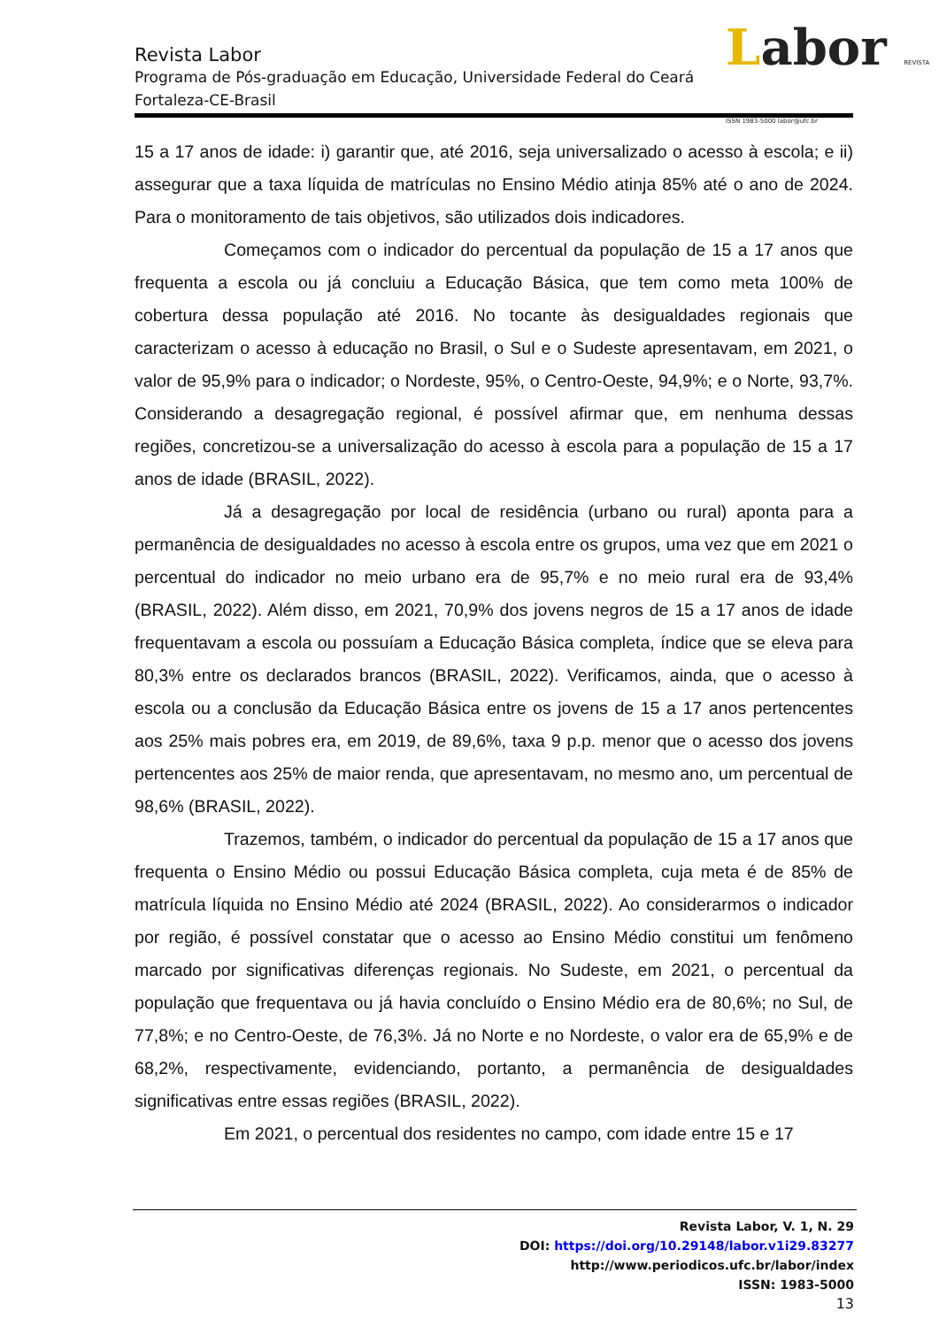Labor REVISTA ISSN 1983-5000 labor@ufc.br
Revista Labor
Programa de Pós-graduação em Educação, Universidade Federal do Ceará
Fortaleza-CE-Brasil
15 a 17 anos de idade: i) garantir que, até 2016, seja universalizado o acesso à escola; e ii) assegurar que a taxa líquida de matrículas no Ensino Médio atinja 85% até o ano de 2024. Para o monitoramento de tais objetivos, são utilizados dois indicadores.
Começamos com o indicador do percentual da população de 15 a 17 anos que frequenta a escola ou já concluiu a Educação Básica, que tem como meta 100% de cobertura dessa população até 2016. No tocante às desigualdades regionais que caracterizam o acesso à educação no Brasil, o Sul e o Sudeste apresentavam, em 2021, o valor de 95,9% para o indicador; o Nordeste, 95%, o Centro-Oeste, 94,9%; e o Norte, 93,7%. Considerando a desagregação regional, é possível afirmar que, em nenhuma dessas regiões, concretizou-se a universalização do acesso à escola para a população de 15 a 17 anos de idade (BRASIL, 2022).
Já a desagregação por local de residência (urbano ou rural) aponta para a permanência de desigualdades no acesso à escola entre os grupos, uma vez que em 2021 o percentual do indicador no meio urbano era de 95,7% e no meio rural era de 93,4% (BRASIL, 2022). Além disso, em 2021, 70,9% dos jovens negros de 15 a 17 anos de idade frequentavam a escola ou possuíam a Educação Básica completa, índice que se eleva para 80,3% entre os declarados brancos (BRASIL, 2022). Verificamos, ainda, que o acesso à escola ou a conclusão da Educação Básica entre os jovens de 15 a 17 anos pertencentes aos 25% mais pobres era, em 2019, de 89,6%, taxa 9 p.p. menor que o acesso dos jovens pertencentes aos 25% de maior renda, que apresentavam, no mesmo ano, um percentual de 98,6% (BRASIL, 2022).
Trazemos, também, o indicador do percentual da população de 15 a 17 anos que frequenta o Ensino Médio ou possui Educação Básica completa, cuja meta é de 85% de matrícula líquida no Ensino Médio até 2024 (BRASIL, 2022). Ao considerarmos o indicador por região, é possível constatar que o acesso ao Ensino Médio constitui um fenômeno marcado por significativas diferenças regionais. No Sudeste, em 2021, o percentual da população que frequentava ou já havia concluído o Ensino Médio era de 80,6%; no Sul, de 77,8%; e no Centro-Oeste, de 76,3%. Já no Norte e no Nordeste, o valor era de 65,9% e de 68,2%, respectivamente, evidenciando, portanto, a permanência de desigualdades significativas entre essas regiões (BRASIL, 2022).
Em 2021, o percentual dos residentes no campo, com idade entre 15 e 17
Revista Labor, V. 1, N. 29
DOI: https://doi.org/10.29148/labor.v1i29.83277
http://www.periodicos.ufc.br/labor/index
ISSN: 1983-5000
13